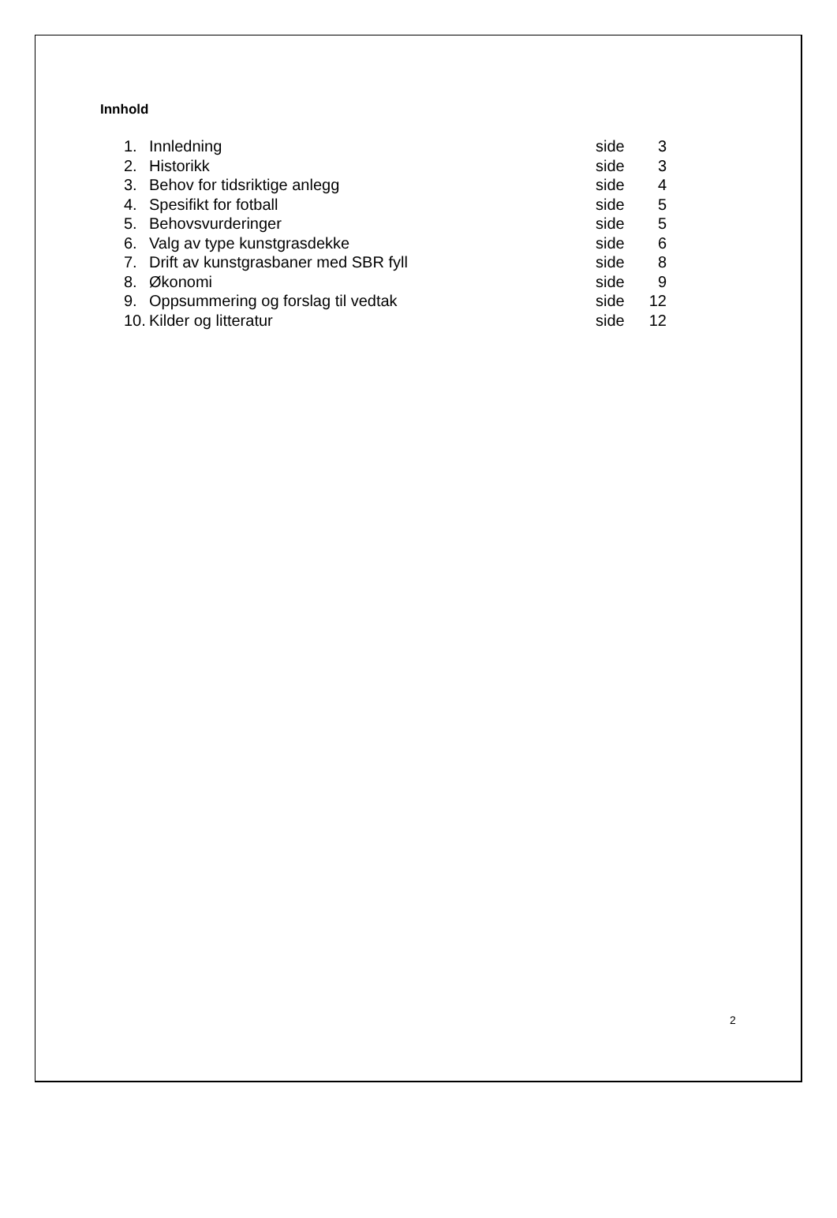Innhold
| 1. | Innledning | side | 3 |
| 2. | Historikk | side | 3 |
| 3. | Behov for tidsriktige anlegg | side | 4 |
| 4. | Spesifikt for fotball | side | 5 |
| 5. | Behovsvurderinger | side | 5 |
| 6. | Valg av type kunstgrasdekke | side | 6 |
| 7. | Drift av kunstgrasbaner med SBR fyll | side | 8 |
| 8. | Økonomi | side | 9 |
| 9. | Oppsummering og forslag til vedtak | side | 12 |
| 10. | Kilder og litteratur | side | 12 |
2